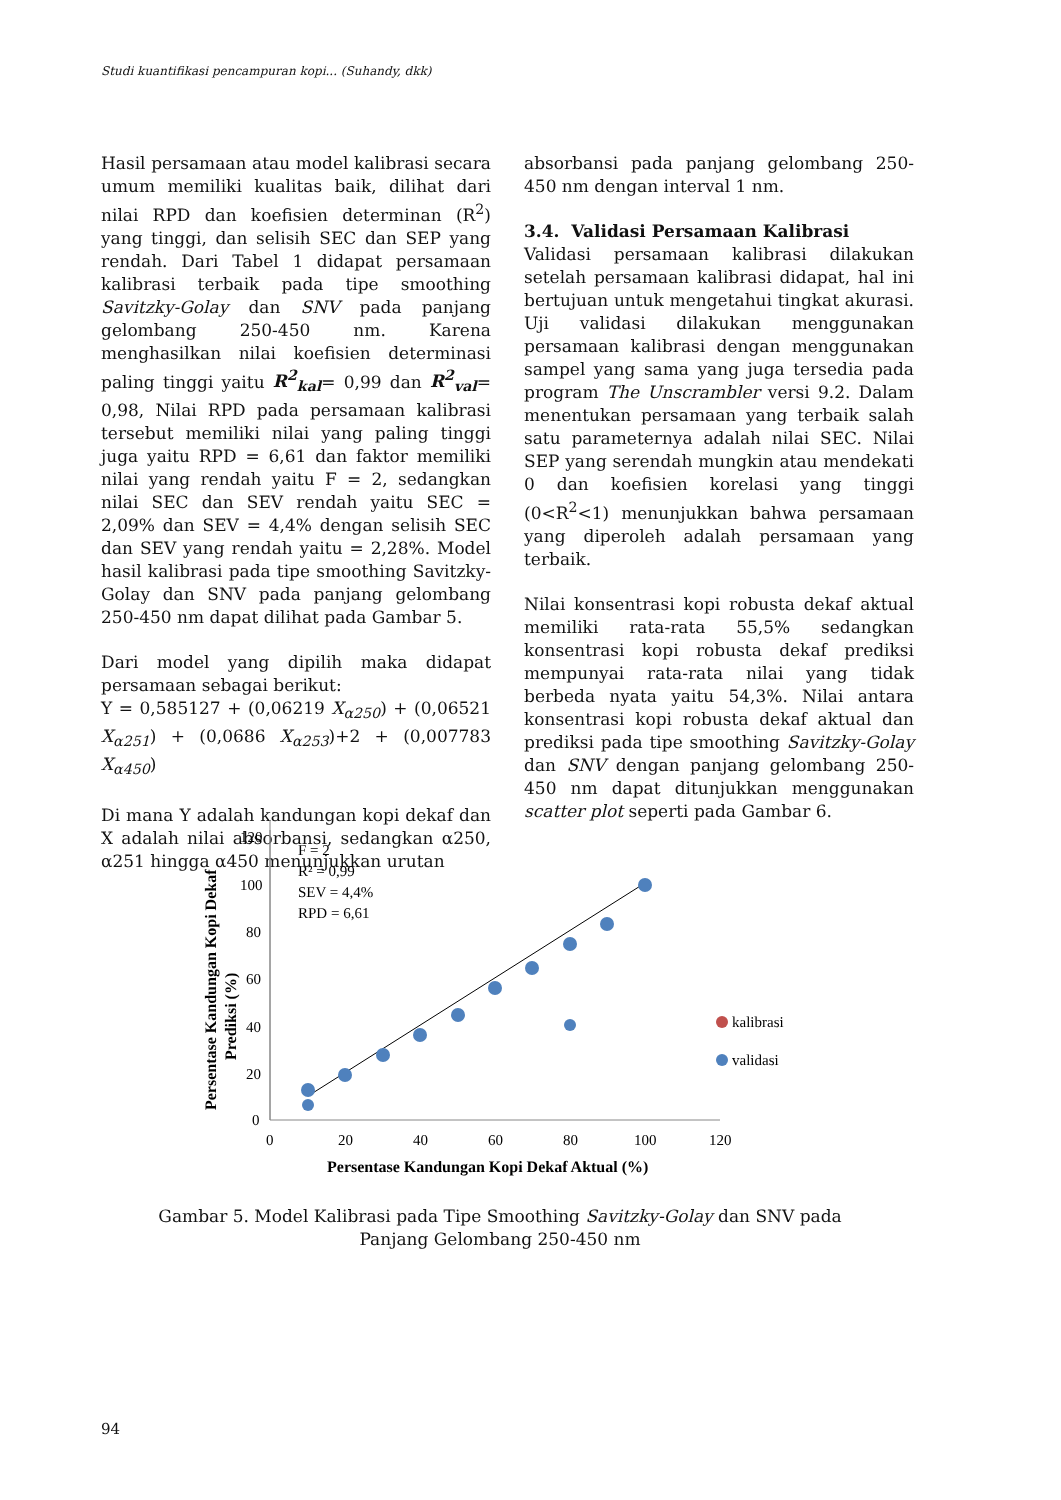Studi kuantifikasi pencampuran kopi... (Suhandy, dkk)
Hasil persamaan atau model kalibrasi secara umum memiliki kualitas baik, dilihat dari nilai RPD dan koefisien determinan (R<sup>2</sup>) yang tinggi, dan selisih SEC dan SEP yang rendah. Dari Tabel 1 didapat persamaan kalibrasi terbaik pada tipe smoothing Savitzky-Golay dan SNV pada panjang gelombang 250-450 nm. Karena menghasilkan nilai koefisien determinasi paling tinggi yaitu R<sup>2</sup><sub>kal</sub>= 0,99 dan R<sup>2</sup><sub>val</sub>= 0,98, Nilai RPD pada persamaan kalibrasi tersebut memiliki nilai yang paling tinggi juga yaitu RPD = 6,61 dan faktor memiliki nilai yang rendah yaitu F = 2, sedangkan nilai SEC dan SEV rendah yaitu SEC = 2,09% dan SEV = 4,4% dengan selisih SEC dan SEV yang rendah yaitu = 2,28%. Model hasil kalibrasi pada tipe smoothing Savitzky-Golay dan SNV pada panjang gelombang 250-450 nm dapat dilihat pada Gambar 5.
Dari model yang dipilih maka didapat persamaan sebagai berikut:
Y = 0,585127 + (0,06219 X<sub>α250</sub>) + (0,06521 X<sub>α251</sub>) + (0,0686 X<sub>α253</sub>)+2 + (0,007783 X<sub>α450</sub>)
Di mana Y adalah kandungan kopi dekaf dan X adalah nilai absorbansi, sedangkan α250, α251 hingga α450 menunjukkan urutan
absorbansi pada panjang gelombang 250-450 nm dengan interval 1 nm.
3.4. Validasi Persamaan Kalibrasi
Validasi persamaan kalibrasi dilakukan setelah persamaan kalibrasi didapat, hal ini bertujuan untuk mengetahui tingkat akurasi. Uji validasi dilakukan menggunakan persamaan kalibrasi dengan menggunakan sampel yang sama yang juga tersedia pada program The Unscrambler versi 9.2. Dalam menentukan persamaan yang terbaik salah satu parameternya adalah nilai SEC. Nilai SEP yang serendah mungkin atau mendekati 0 dan koefisien korelasi yang tinggi (0<R<sup>2</sup><1) menunjukkan bahwa persamaan yang diperoleh adalah persamaan yang terbaik.
Nilai konsentrasi kopi robusta dekaf aktual memiliki rata-rata 55,5% sedangkan konsentrasi kopi robusta dekaf prediksi mempunyai rata-rata nilai yang tidak berbeda nyata yaitu 54,3%. Nilai antara konsentrasi kopi robusta dekaf aktual dan prediksi pada tipe smoothing Savitzky-Golay dan SNV dengan panjang gelombang 250-450 nm dapat ditunjukkan menggunakan scatter plot seperti pada Gambar 6.
120
100
80
60
40
20
0
0
20
40
60
80
100
120
Persentase Kandungan Kopi Dekaf Aktual (%)
Persentase Kandungan Kopi Dekaf
Prediksi (%)
F = 2
R² = 0,99
SEV = 4,4%
RPD = 6,61
kalibrasi
validasi
Gambar 5. Model Kalibrasi pada Tipe Smoothing Savitzky-Golay dan SNV pada Panjang Gelombang 250-450 nm
94